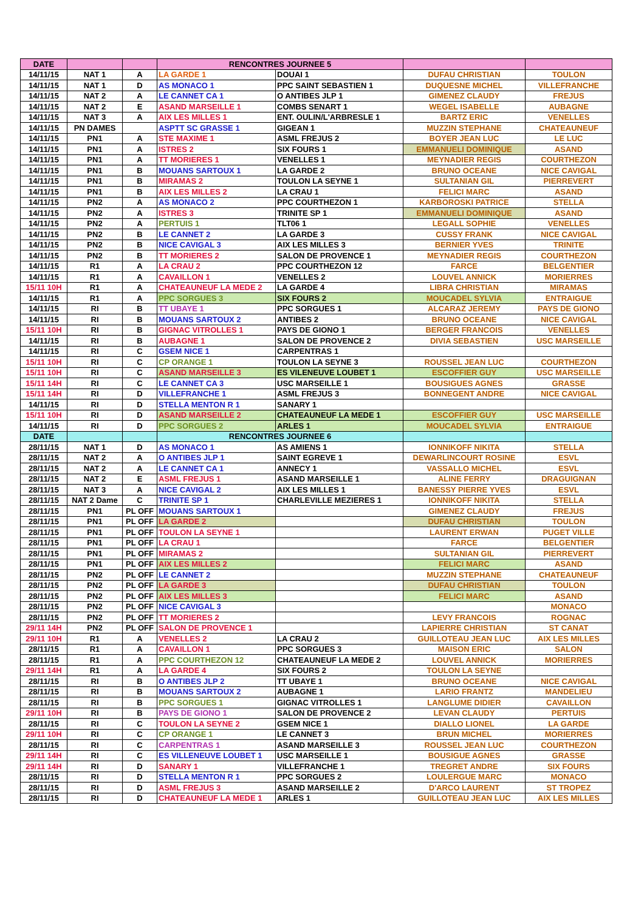| DATE | | | RENCONTRES JOURNEE 5 | | | |
| --- | --- | --- | --- | --- | --- | --- |
| 14/11/15 | NAT 1 | A | LA GARDE 1 | DOUAI 1 | DUFAU CHRISTIAN | TOULON |
| 14/11/15 | NAT 1 | D | AS MONACO 1 | PPC SAINT SEBASTIEN 1 | DUQUESNE MICHEL | VILLEFRANCHE |
| 14/11/15 | NAT 2 | A | LE CANNET CA 1 | O ANTIBES JLP 1 | GIMENEZ CLAUDY | FREJUS |
| 14/11/15 | NAT 2 | E | ASAND MARSEILLE 1 | COMBS SENART 1 | WEGEL ISABELLE | AUBAGNE |
| 14/11/15 | NAT 3 | A | AIX LES MILLES 1 | ENT. OULIN/L'ARBRESLE 1 | BARTZ ERIC | VENELLES |
| 14/11/15 | PN DAMES | | ASPTT SC GRASSE 1 | GIGEAN 1 | MUZZIN STEPHANE | CHATEAUNEUF |
| 14/11/15 | PN1 | A | STE MAXIME 1 | ASML FREJUS 2 | BOYER JEAN LUC | LE LUC |
| 14/11/15 | PN1 | A | ISTRES 2 | SIX FOURS 1 | EMMANUELI DOMINIQUE | ASAND |
| 14/11/15 | PN1 | A | TT MORIERES 1 | VENELLES 1 | MEYNADIER REGIS | COURTHEZON |
| 14/11/15 | PN1 | B | MOUANS SARTOUX 1 | LA GARDE 2 | BRUNO OCEANE | NICE CAVIGAL |
| 14/11/15 | PN1 | B | MIRAMAS 2 | TOULON LA SEYNE 1 | SULTANIAN GIL | PIERREVERT |
| 14/11/15 | PN1 | B | AIX LES MILLES 2 | LA CRAU 1 | FELICI MARC | ASAND |
| 14/11/15 | PN2 | A | AS MONACO 2 | PPC COURTHEZON 1 | KARBOROSKI PATRICE | STELLA |
| 14/11/15 | PN2 | A | ISTRES 3 | TRINITE SP 1 | EMMANUELI DOMINIQUE | ASAND |
| 14/11/15 | PN2 | A | PERTUIS 1 | TLT06 1 | LEGALL SOPHIE | VENELLES |
| 14/11/15 | PN2 | B | LE CANNET 2 | LA GARDE 3 | CUSSY FRANK | NICE CAVIGAL |
| 14/11/15 | PN2 | B | NICE CAVIGAL 3 | AIX LES MILLES 3 | BERNIER YVES | TRINITE |
| 14/11/15 | PN2 | B | TT MORIERES 2 | SALON DE PROVENCE 1 | MEYNADIER REGIS | COURTHEZON |
| 14/11/15 | R1 | A | LA CRAU 2 | PPC COURTHEZON 12 | FARCE | BELGENTIER |
| 14/11/15 | R1 | A | CAVAILLON 1 | VENELLES 2 | LOUVEL ANNICK | MORIERRES |
| 15/11 10H | R1 | A | CHATEAUNEUF LA MEDE 2 | LA GARDE 4 | LIBRA CHRISTIAN | MIRAMAS |
| 14/11/15 | R1 | A | PPC SORGUES 3 | SIX FOURS 2 | MOUCADEL SYLVIA | ENTRAIGUE |
| 14/11/15 | RI | B | TT UBAYE 1 | PPC SORGUES 1 | ALCARAZ JEREMY | PAYS DE GIONO |
| 14/11/15 | RI | B | MOUANS SARTOUX 2 | ANTIBES 2 | BRUNO OCEANE | NICE CAVIGAL |
| 15/11 10H | RI | B | GIGNAC VITROLLES 1 | PAYS DE GIONO 1 | BERGER FRANCOIS | VENELLES |
| 14/11/15 | RI | B | AUBAGNE 1 | SALON DE PROVENCE 2 | DIVIA SEBASTIEN | USC MARSEILLE |
| 14/11/15 | RI | C | GSEM NICE 1 | CARPENTRAS 1 | | |
| 15/11 10H | RI | C | CP ORANGE 1 | TOULON LA SEYNE 3 | ROUSSEL JEAN LUC | COURTHEZON |
| 15/11 10H | RI | C | ASAND MARSEILLE 3 | ES VILENEUVE LOUBET 1 | ESCOFFIER GUY | USC MARSEILLE |
| 15/11 14H | RI | C | LE CANNET CA 3 | USC MARSEILLE 1 | BOUSIGUES AGNES | GRASSE |
| 15/11 14H | RI | D | VILLEFRANCHE 1 | ASML FREJUS 3 | BONNEGENT ANDRE | NICE CAVIGAL |
| 14/11/15 | RI | D | STELLA MENTON R 1 | SANARY 1 | | |
| 15/11 10H | RI | D | ASAND MARSEILLE 2 | CHATEAUNEUF LA MEDE 1 | ESCOFFIER GUY | USC MARSEILLE |
| 14/11/15 | RI | D | PPC SORGUES 2 | ARLES 1 | MOUCADEL SYLVIA | ENTRAIGUE |
| DATE | | | RENCONTRES JOURNEE 6 | | | |
| 28/11/15 | NAT 1 | D | AS MONACO 1 | AS AMIENS 1 | IONNIKOFF NIKITA | STELLA |
| 28/11/15 | NAT 2 | A | O ANTIBES JLP 1 | SAINT EGREVE 1 | DEWARLINCOURT ROSINE | ESVL |
| 28/11/15 | NAT 2 | A | LE CANNET CA 1 | ANNECY 1 | VASSALLO MICHEL | ESVL |
| 28/11/15 | NAT 2 | E | ASML FREJUS 1 | ASAND MARSEILLE 1 | ALINE FERRY | DRAGUIGNAN |
| 28/11/15 | NAT 3 | A | NICE CAVIGAL 2 | AIX LES MILLES 1 | BANESSY PIERRE YVES | ESVL |
| 28/11/15 | NAT 2 Dame | C | TRINITE SP 1 | CHARLEVILLE MEZIERES 1 | IONNIKOFF NIKITA | STELLA |
| 28/11/15 | PN1 | PL OFF | MOUANS SARTOUX 1 | | GIMENEZ CLAUDY | FREJUS |
| 28/11/15 | PN1 | PL OFF | LA GARDE 2 | | DUFAU CHRISTIAN | TOULON |
| 28/11/15 | PN1 | PL OFF | TOULON LA SEYNE 1 | | LAURENT ERWAN | PUGET VILLE |
| 28/11/15 | PN1 | PL OFF | LA CRAU 1 | | FARCE | BELGENTIER |
| 28/11/15 | PN1 | PL OFF | MIRAMAS 2 | | SULTANIAN GIL | PIERREVERT |
| 28/11/15 | PN1 | PL OFF | AIX LES MILLES 2 | | FELICI MARC | ASAND |
| 28/11/15 | PN2 | PL OFF | LE CANNET 2 | | MUZZIN STEPHANE | CHATEAUNEUF |
| 28/11/15 | PN2 | PL OFF | LA GARDE 3 | | DUFAU CHRISTIAN | TOULON |
| 28/11/15 | PN2 | PL OFF | AIX LES MILLES 3 | | FELICI MARC | ASAND |
| 28/11/15 | PN2 | PL OFF | NICE CAVIGAL 3 | | | MONACO |
| 28/11/15 | PN2 | PL OFF | TT MORIERES 2 | | LEVY FRANCOIS | ROGNAC |
| 29/11 14H | PN2 | PL OFF | SALON DE PROVENCE 1 | | LAPIERRE CHRISTIAN | ST CANAT |
| 29/11 10H | R1 | A | VENELLES 2 | LA CRAU 2 | GUILLOTEAU JEAN LUC | AIX LES MILLES |
| 28/11/15 | R1 | A | CAVAILLON 1 | PPC SORGUES 3 | MAISON ERIC | SALON |
| 28/11/15 | R1 | A | PPC COURTHEZON 12 | CHATEAUNEUF LA MEDE 2 | LOUVEL ANNICK | MORIERRES |
| 29/11 14H | R1 | A | LA GARDE 4 | SIX FOURS 2 | TOULON LA SEYNE | |
| 28/11/15 | RI | B | O ANTIBES JLP 2 | TT UBAYE 1 | BRUNO OCEANE | NICE CAVIGAL |
| 28/11/15 | RI | B | MOUANS SARTOUX 2 | AUBAGNE 1 | LARIO FRANTZ | MANDELIEU |
| 28/11/15 | RI | B | PPC SORGUES 1 | GIGNAC VITROLLES 1 | LANGLUME DIDIER | CAVAILLON |
| 29/11 10H | RI | B | PAYS DE GIONO 1 | SALON DE PROVENCE 2 | LEVAN CLAUDY | PERTUIS |
| 28/11/15 | RI | C | TOULON LA SEYNE 2 | GSEM NICE 1 | DIALLO LIONEL | LA GARDE |
| 29/11 10H | RI | C | CP ORANGE 1 | LE CANNET 3 | BRUN MICHEL | MORIERRES |
| 28/11/15 | RI | C | CARPENTRAS 1 | ASAND MARSEILLE 3 | ROUSSEL JEAN LUC | COURTHEZON |
| 29/11 14H | RI | C | ES VILLENEUVE LOUBET 1 | USC MARSEILLE 1 | BOUSIGUE AGNES | GRASSE |
| 29/11 14H | RI | D | SANARY 1 | VILLEFRANCHE 1 | TREGRET ANDRE | SIX FOURS |
| 28/11/15 | RI | D | STELLA MENTON R 1 | PPC SORGUES 2 | LOULERGUE MARC | MONACO |
| 28/11/15 | RI | D | ASML FREJUS 3 | ASAND MARSEILLE 2 | D'ARCO LAURENT | ST TROPEZ |
| 28/11/15 | RI | D | CHATEAUNEUF LA MEDE 1 | ARLES 1 | GUILLOTEAU JEAN LUC | AIX LES MILLES |